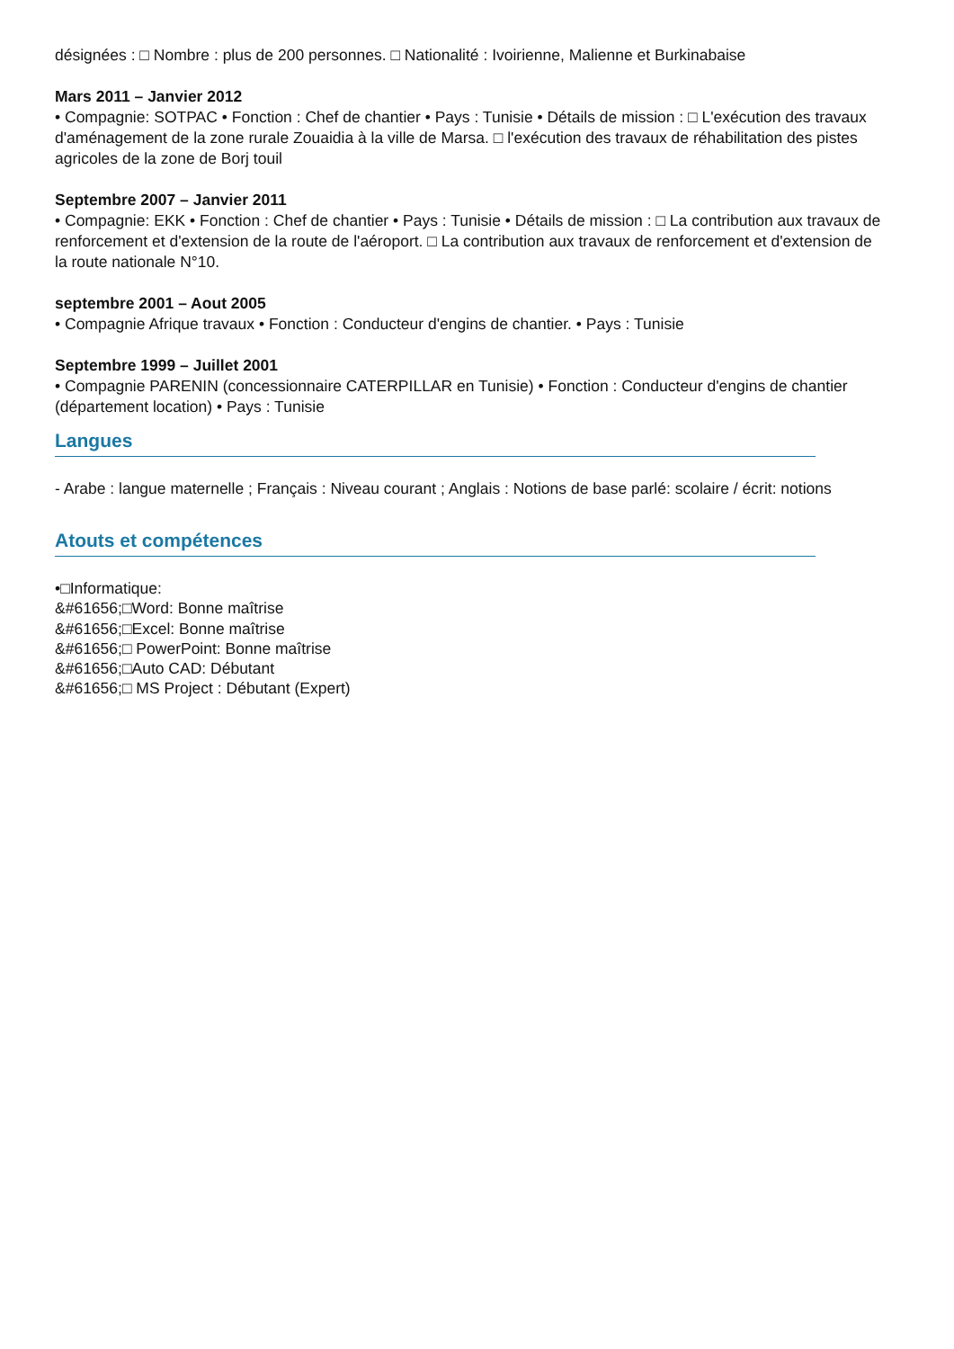désignées : □ Nombre : plus de 200 personnes. □ Nationalité : Ivoirienne, Malienne et Burkinabaise
Mars 2011 – Janvier 2012
• Compagnie: SOTPAC • Fonction : Chef de chantier • Pays : Tunisie • Détails de mission : □ L'exécution des travaux d'aménagement de la zone rurale Zouaidia à la ville de Marsa. □ l'exécution des travaux de réhabilitation des pistes agricoles de la zone de Borj touil
Septembre 2007 – Janvier 2011
• Compagnie: EKK • Fonction : Chef de chantier • Pays : Tunisie • Détails de mission : □ La contribution aux travaux de renforcement et d'extension de la route de l'aéroport. □ La contribution aux travaux de renforcement et d'extension de la route nationale N°10.
septembre 2001 – Aout 2005
• Compagnie Afrique travaux • Fonction : Conducteur d'engins de chantier. • Pays : Tunisie
Septembre 1999 – Juillet 2001
• Compagnie PARENIN (concessionnaire CATERPILLAR en Tunisie) • Fonction : Conducteur d'engins de chantier (département location) • Pays : Tunisie
Langues
- Arabe : langue maternelle ; Français : Niveau courant ; Anglais : Notions de base parlé: scolaire / écrit: notions
Atouts et compétences
•□Informatique:
&#61656;□Word: Bonne maîtrise
&#61656;□Excel: Bonne maîtrise
&#61656;□ PowerPoint: Bonne maîtrise
&#61656;□Auto CAD: Débutant
&#61656;□ MS Project : Débutant (Expert)